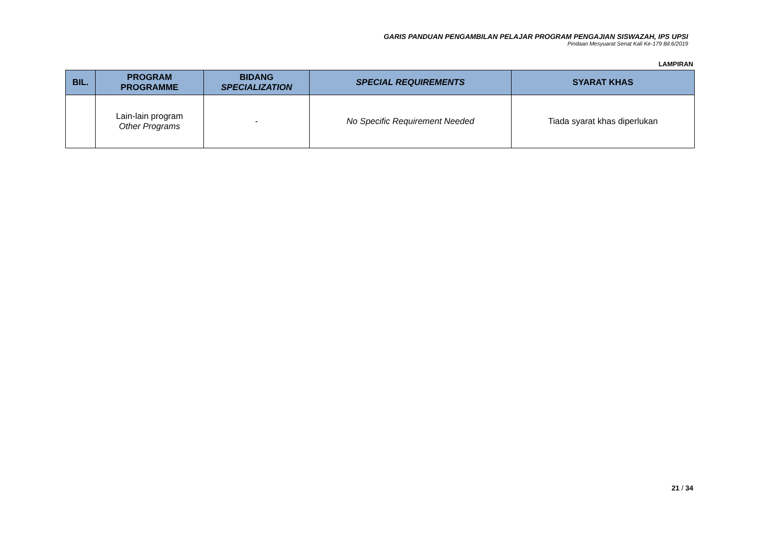GARIS PANDUAN PENGAMBILAN PELAJAR PROGRAM PENGAJIAN SISWAZAH, IPS UPSI
Pindaan Mesyuarat Senat Kali Ke-179 Bil.6/2019
LAMPIRAN
| BIL. | PROGRAM PROGRAMME | BIDANG SPECIALIZATION | SPECIAL REQUIREMENTS | SYARAT KHAS |
| --- | --- | --- | --- | --- |
| | Lain-lain program Other Programs | - | No Specific Requirement Needed | Tiada syarat khas diperlukan |
21 / 34